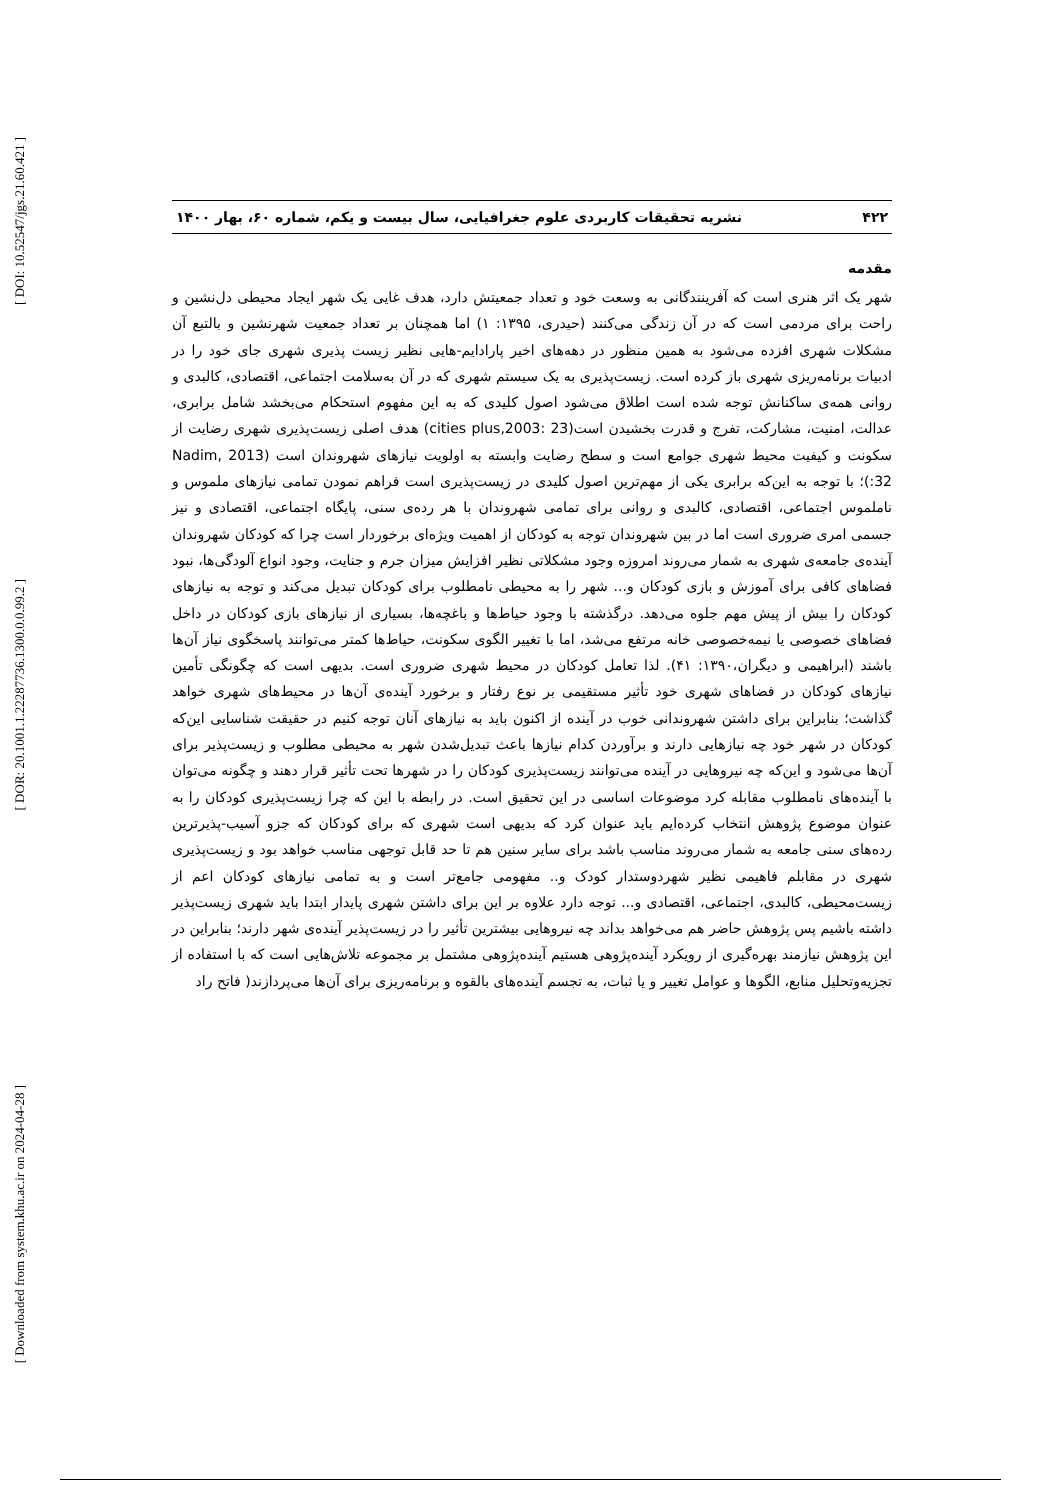[ DOI: 10.52547/jgs.21.60.421 ]
[ DOR: 20.1001.1.22287736.1300.0.0.99.2 ]
[ Downloaded from system.khu.ac.ir on 2024-04-28 ]
۴۲۲ نشریه تحقیقات کاربردی علوم جغرافیایی، سال بیست و یکم، شماره ۶۰، بهار ۱۴۰۰
مقدمه
شهر یک اثر هنری است که آفرینندگانی به وسعت خود و تعداد جمعیتش دارد، هدف غایی یک شهر ایجاد محیطی دل‌نشین و راحت برای مردمی است که در آن زندگی می‌کنند (حیدری، ۱۳۹۵: ۱) اما همچنان بر تعداد جمعیت شهرنشین و بالتبع آن مشکلات شهری افزده می‌شود به همین منظور در دهه‌های اخیر پارادایم-هایی نظیر زیست پذیری شهری جای خود را در ادبیات برنامه‌ریزی شهری باز کرده است. زیست‌پذیری به یک سیستم شهری که در آن به‌سلامت اجتماعی، اقتصادی، کالبدی و روانی همه‌ی ساکنانش توجه شده است اطلاق می‌شود اصول کلیدی که به این مفهوم استحکام می‌بخشد شامل برابری، عدالت، امنیت، مشارکت، تفرج و قدرت بخشیدن است(cities plus,2003: 23) هدف اصلی زیست‌پذیری شهری رضایت از سکونت و کیفیت محیط شهری جوامع است و سطح رضایت وابسته به اولویت نیازهای شهروندان است (Nadim, 2013 :32)؛ با توجه به این‌که برابری یکی از مهم‌ترین اصول کلیدی در زیست‌پذیری است فراهم نمودن تمامی نیازهای ملموس و ناملموس اجتماعی، اقتصادی، کالبدی و روانی برای تمامی شهروندان با هر رده‌ی سنی، پایگاه اجتماعی، اقتصادی و نیز جسمی امری ضروری است اما در بین شهروندان توجه به کودکان از اهمیت ویژه‌ای برخوردار است چرا که کودکان شهروندان آینده‌ی جامعه‌ی شهری به شمار می‌روند امروزه وجود مشکلاتی نظیر افزایش میزان جرم و جنایت، وجود انواع آلودگی‌ها، نبود فضاهای کافی برای آموزش و بازی کودکان و... شهر را به محیطی نامطلوب برای کودکان تبدیل می‌کند و توجه به نیازهای کودکان را بیش از پیش مهم جلوه می‌دهد. درگذشته با وجود حیاط‌ها و باغچه‌ها، بسیاری از نیازهای بازی کودکان در داخل فضاهای خصوصی یا نیمه‌خصوصی خانه مرتفع می‌شد، اما با تغییر الگوی سکونت، حیاط‌ها کمتر می‌توانند پاسخگوی نیاز آن‌ها باشند (ابراهیمی و دیگران،۱۳۹۰: ۴۱). لذا تعامل کودکان در محیط شهری ضروری است. بدیهی است که چگونگی تأمین نیازهای کودکان در فضاهای شهری خود تأثیر مستقیمی بر نوع رفتار و برخورد آینده‌ی آن‌ها در محیط‌های شهری خواهد گذاشت؛ بنابراین برای داشتن شهروندانی خوب در آینده از اکنون باید به نیازهای آنان توجه کنیم در حقیقت شناسایی این‌که کودکان در شهر خود چه نیازهایی دارند و برآوردن کدام نیازها باعث تبدیل‌شدن شهر به محیطی مطلوب و زیست‌پذیر برای آن‌ها می‌شود و این‌که چه نیروهایی در آینده می‌توانند زیست‌پذیری کودکان را در شهرها تحت تأثیر قرار دهند و چگونه می‌توان با آینده‌های نامطلوب مقابله کرد موضوعات اساسی در این تحقیق است. در رابطه با این که چرا زیست‌پذیری کودکان را به عنوان موضوع پژوهش انتخاب کرده‌ایم باید عنوان کرد که بدیهی است شهری که برای کودکان که جزو آسیب-پذیرترین رده‌های سنی جامعه به شمار می‌روند مناسب باشد برای سایر سنین هم تا حد قابل توجهی مناسب خواهد بود و زیست‌پذیری شهری در مقابلم فاهیمی نظیر شهردوستدار کودک و.. مفهومی جامع‌تر است و به تمامی نیازهای کودکان اعم از زیست‌محیطی، کالبدی، اجتماعی، اقتصادی و... توجه دارد علاوه بر این برای داشتن شهری پایدار ابتدا باید شهری زیست‌پذیر داشته باشیم پس پژوهش حاضر هم می‌خواهد بداند چه نیروهایی بیشترین تأثیر را در زیست‌پذیر آینده‌ی شهر دارند؛ بنابراین در این پژوهش نیازمند بهره‌گیری از رویکرد آینده‌پژوهی هستیم آینده‌پژوهی مشتمل بر مجموعه تلاش‌هایی است که با استفاده از تجزیه‌وتحلیل منابع، الگوها و عوامل تغییر و یا ثبات، به تجسم آینده‌های بالقوه و برنامه‌ریزی برای آن‌ها می‌پردازند( فاتح راد